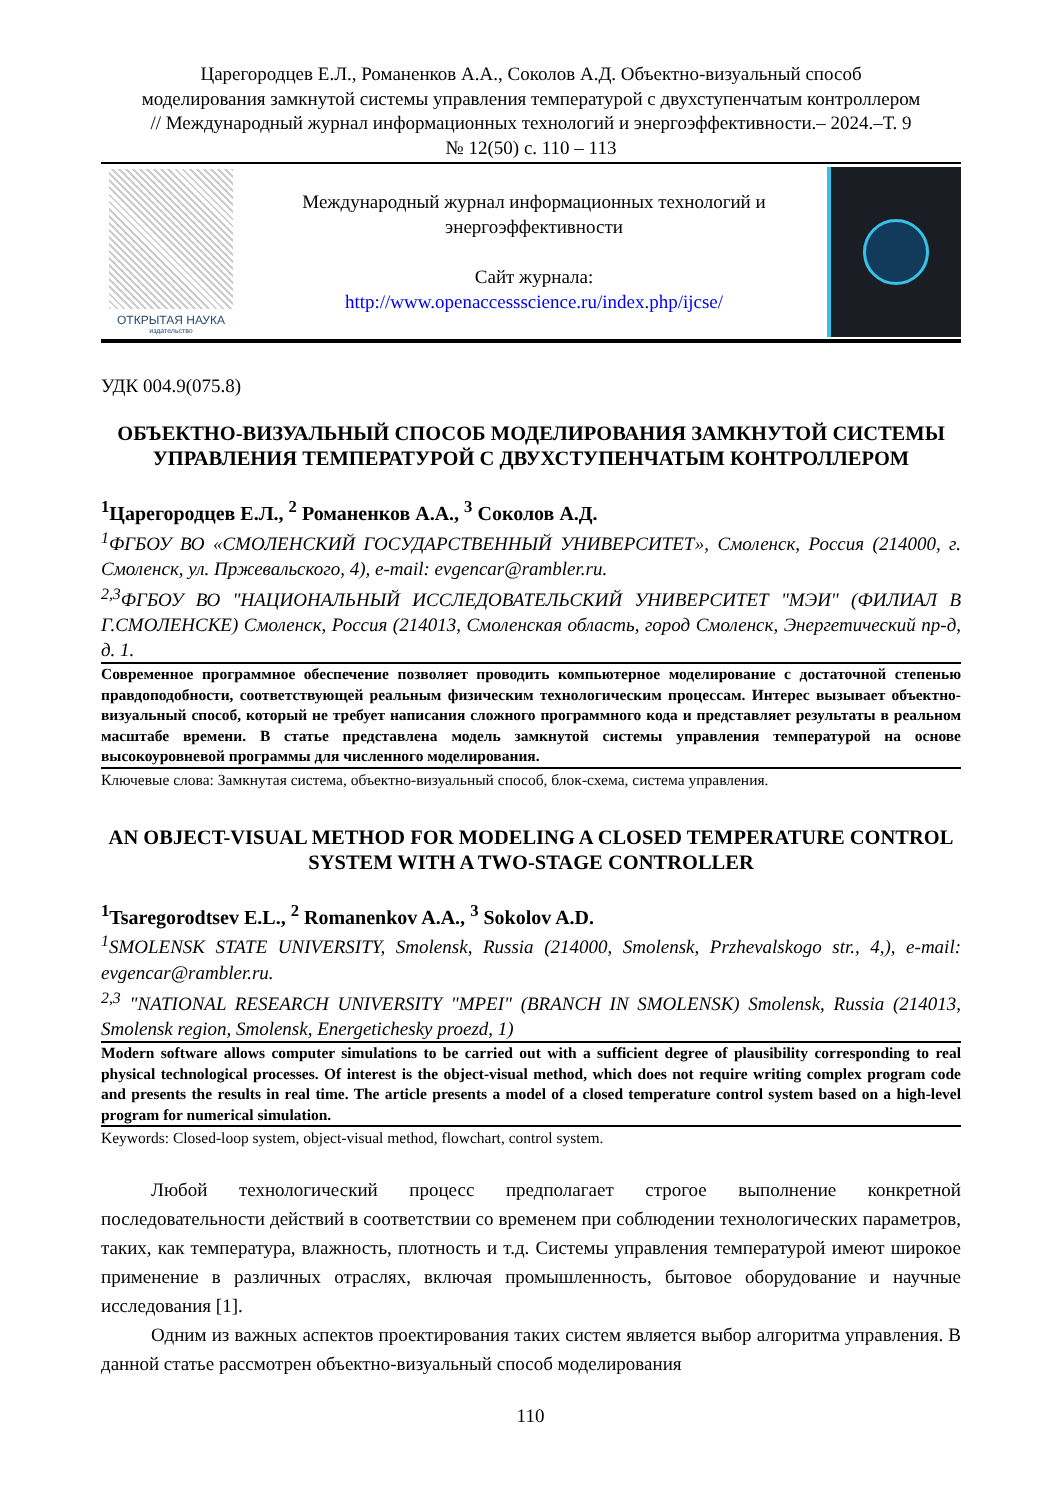Царегородцев Е.Л., Романенков А.А., Соколов А.Д. Объектно-визуальный способ моделирования замкнутой системы управления температурой с двухступенчатым контроллером // Международный журнал информационных технологий и энергоэффективности.– 2024.–Т. 9 № 12(50) с. 110 – 113
ОТКРЫТАЯ НАУКА
издательство
Международный журнал информационных технологий и энергоэффективности
Сайт журнала:
http://www.openaccessscience.ru/index.php/ijcse/
УДК 004.9(075.8)
ОБЪЕКТНО-ВИЗУАЛЬНЫЙ СПОСОБ МОДЕЛИРОВАНИЯ ЗАМКНУТОЙ СИСТЕМЫ УПРАВЛЕНИЯ ТЕМПЕРАТУРОЙ С ДВУХСТУПЕНЧАТЫМ КОНТРОЛЛЕРОМ
<sup>1</sup> Царегородцев Е.Л., <sup>2</sup> Романенков А.А., <sup>3</sup> Соколов А.Д.
<sup>1</sup> ФГБОУ ВО «СМОЛЕНСКИЙ ГОСУДАРСТВЕННЫЙ УНИВЕРСИТЕТ», Смоленск, Россия (214000, г. Смоленск, ул. Пржевальского, 4), e-mail: evgencar@rambler.ru.
<sup>2,3</sup>ФГБОУ ВО "НАЦИОНАЛЬНЫЙ ИССЛЕДОВАТЕЛЬСКИЙ УНИВЕРСИТЕТ "МЭИ" (ФИЛИАЛ В Г.СМОЛЕНСКЕ) Смоленск, Россия (214013, Смоленская область, город Смоленск, Энергетический пр-д, д. 1.
Современное программное обеспечение позволяет проводить компьютерное моделирование с достаточной степенью правдоподобности, соответствующей реальным физическим технологическим процессам. Интерес вызывает объектно-визуальный способ, который не требует написания сложного программного кода и представляет результаты в реальном масштабе времени. В статье представлена модель замкнутой системы управления температурой на основе высокоуровневой программы для численного моделирования.
Ключевые слова: Замкнутая система, объектно-визуальный способ, блок-схема, система управления.
AN OBJECT-VISUAL METHOD FOR MODELING A CLOSED TEMPERATURE CONTROL SYSTEM WITH A TWO-STAGE CONTROLLER
<sup>1</sup> Tsaregorodtsev E.L., <sup>2</sup> Romanenkov A.A., <sup>3</sup> Sokolov A.D.
<sup>1</sup> SMOLENSK STATE UNIVERSITY, Smolensk, Russia (214000, Smolensk, Przhevalskogo str., 4,), e-mail: evgencar@rambler.ru.
<sup>2,3</sup> "NATIONAL RESEARCH UNIVERSITY "MPEI" (BRANCH IN SMOLENSK) Smolensk, Russia (214013, Smolensk region, Smolensk, Energetichesky proezd, 1)
Modern software allows computer simulations to be carried out with a sufficient degree of plausibility corresponding to real physical technological processes. Of interest is the object-visual method, which does not require writing complex program code and presents the results in real time. The article presents a model of a closed temperature control system based on a high-level program for numerical simulation.
Keywords: Closed-loop system, object-visual method, flowchart, control system.
Любой технологический процесс предполагает строгое выполнение конкретной последовательности действий в соответствии со временем при соблюдении технологических параметров, таких, как температура, влажность, плотность и т.д. Системы управления температурой имеют широкое применение в различных отраслях, включая промышленность, бытовое оборудование и научные исследования [1].
Одним из важных аспектов проектирования таких систем является выбор алгоритма управления. В данной статье рассмотрен объектно-визуальный способ моделирования
110